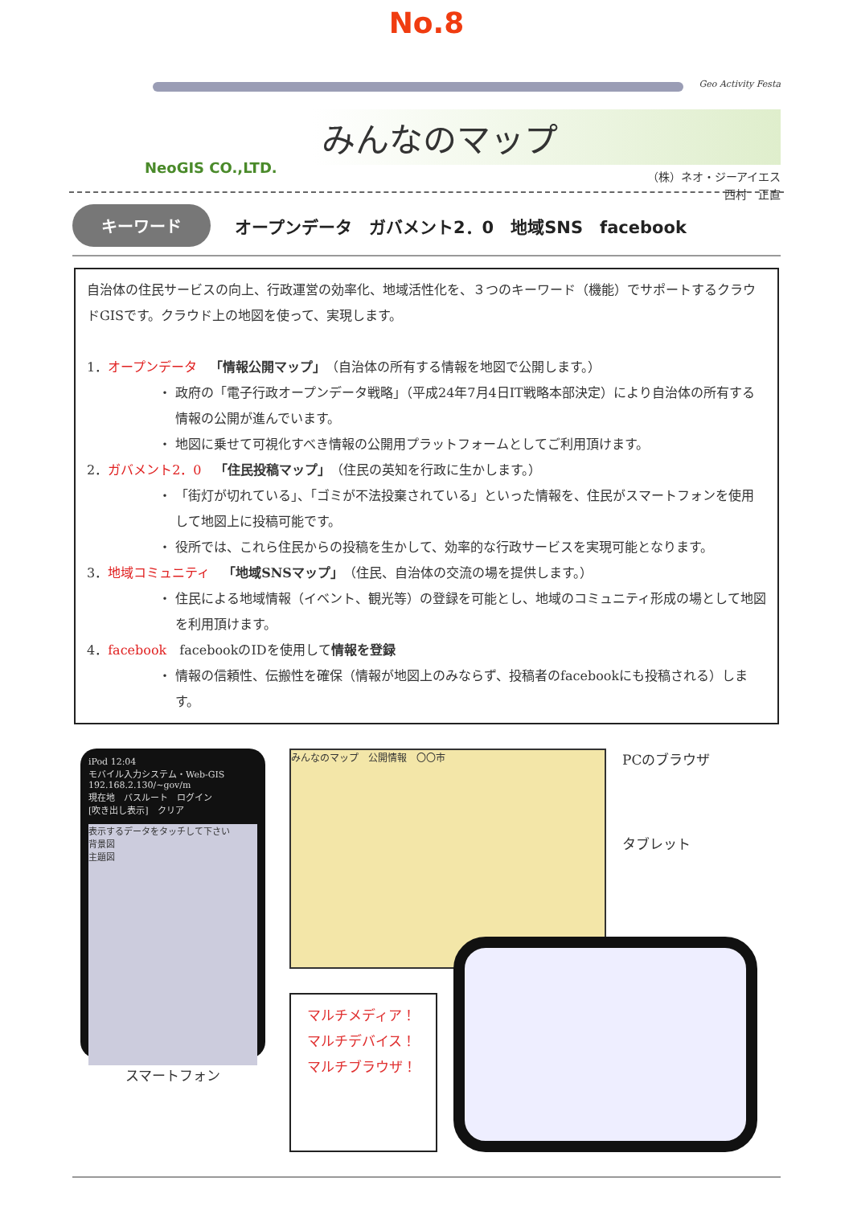No.8
Geo Activity Festa
みんなのマップ
NeoGIS CO.,LTD.
（株）ネオ・ジーアイエス
西村　正直
キーワード オープンデータ　ガバメント2．0　地域SNS　facebook
自治体の住民サービスの向上、行政運営の効率化、地域活性化を、３つのキーワード（機能）でサポートするクラウドGISです。クラウド上の地図を使って、実現します。
1．オープンデータ　「情報公開マップ」（自治体の所有する情報を地図で公開します。）
政府の「電子行政オープンデータ戦略」（平成24年7月4日IT戦略本部決定）により自治体の所有する情報の公開が進んでいます。
地図に乗せて可視化すべき情報の公開用プラットフォームとしてご利用頂けます。
2．ガバメント2．0　「住民投稿マップ」（住民の英知を行政に生かします。）
「街灯が切れている」、「ゴミが不法投棄されている」といった情報を、住民がスマートフォンを使用して地図上に投稿可能です。
役所では、これら住民からの投稿を生かして、効率的な行政サービスを実現可能となります。
3．地域コミュニティ　「地域SNSマップ」（住民、自治体の交流の場を提供します。）
住民による地域情報（イベント、観光等）の登録を可能とし、地域のコミュニティ形成の場として地図を利用頂けます。
4．facebook　facebookのIDを使用して情報を登録
情報の信頼性、伝搬性を確保（情報が地図上のみならず、投稿者のfacebookにも投稿される）します。
iPod 12:04
モバイル入力システム・Web-GIS
192.168.2.130/~gov/m
現在地　バスルート　ログイン
[吹き出し表示]　クリア
表示するデータをタッチして下さい
背景図
主題図
スマートフォン
みんなのマップ　公開情報　〇〇市
PCのブラウザ
タブレット
マルチメディア！
マルチデバイス！
マルチブラウザ！